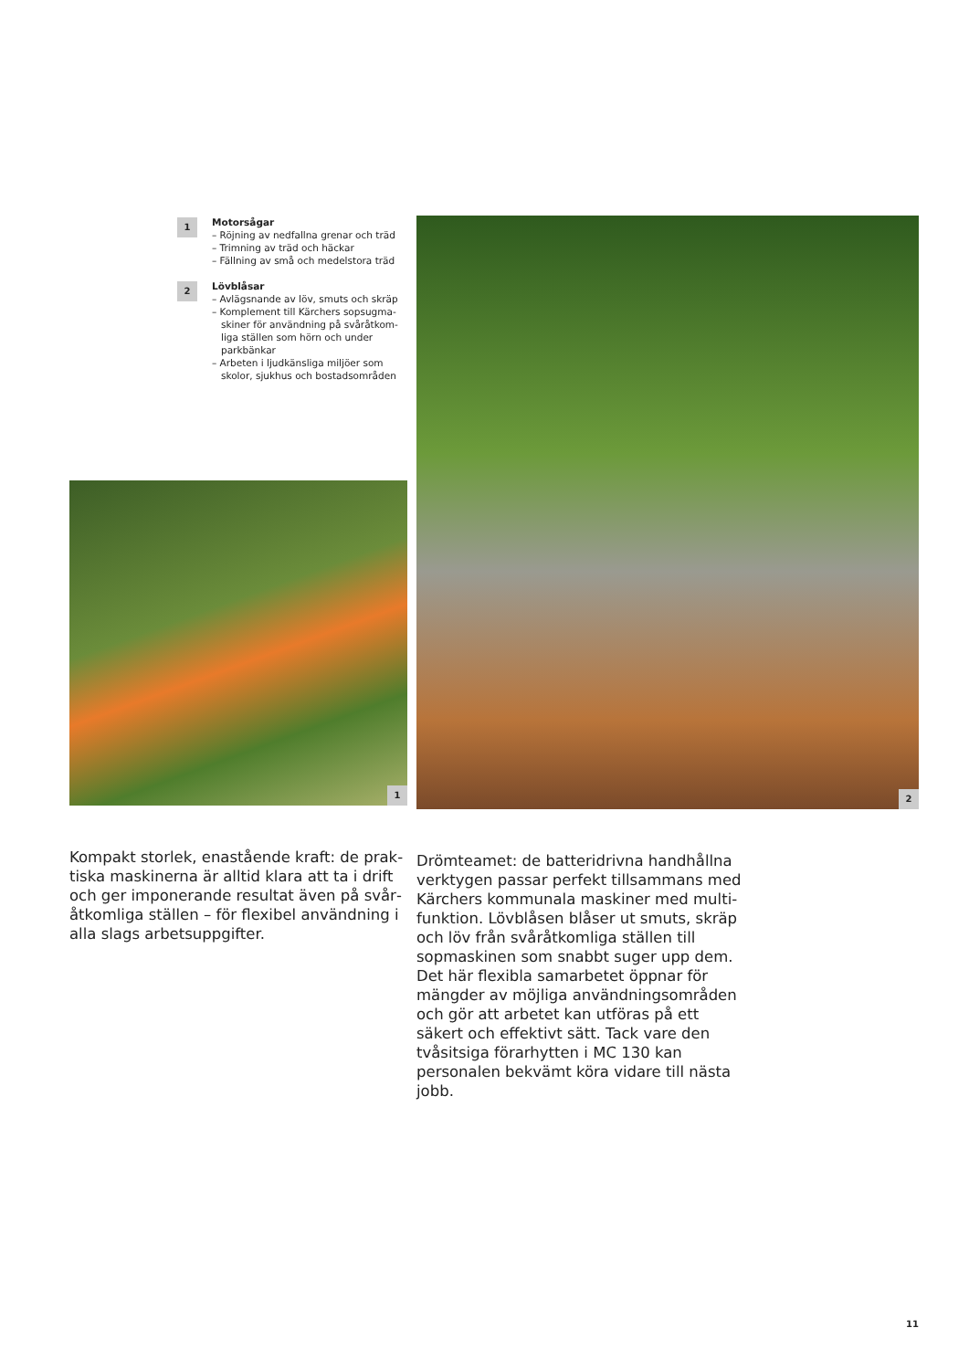1
Motorsågar
– Röjning av nedfallna grenar och träd
– Trimning av träd och häckar
– Fällning av små och medelstora träd
2
Lövblåsar
– Avlägsnande av löv, smuts och skräp
– Komplement till Kärchers sopsugma­skiner för användning på svåråtkom­liga ställen som hörn och under parkbänkar
– Arbeten i ljudkänsliga miljöer som skolor, sjukhus och bostadsområden
1
Kompakt storlek, enastående kraft: de prak­tiska maskinerna är alltid klara att ta i drift och ger imponerande resultat även på svår­åtkomliga ställen – för flexibel användning i alla slags arbetsuppgifter.
2
Drömteamet: de batteridrivna handhållna verktygen passar perfekt tillsammans med Kärchers kommunala maskiner med multi­funktion. Lövblåsen blåser ut smuts, skräp och löv från svåråtkomliga ställen till sopma­skinen som snabbt suger upp dem. Det här flexibla samarbetet öppnar för mängder av möjliga användningsområden och gör att arbetet kan utföras på ett säkert och effek­tivt sätt. Tack vare den tvåsitsiga förarhytten i MC 130 kan personalen bekvämt köra vidare till nästa jobb.
11